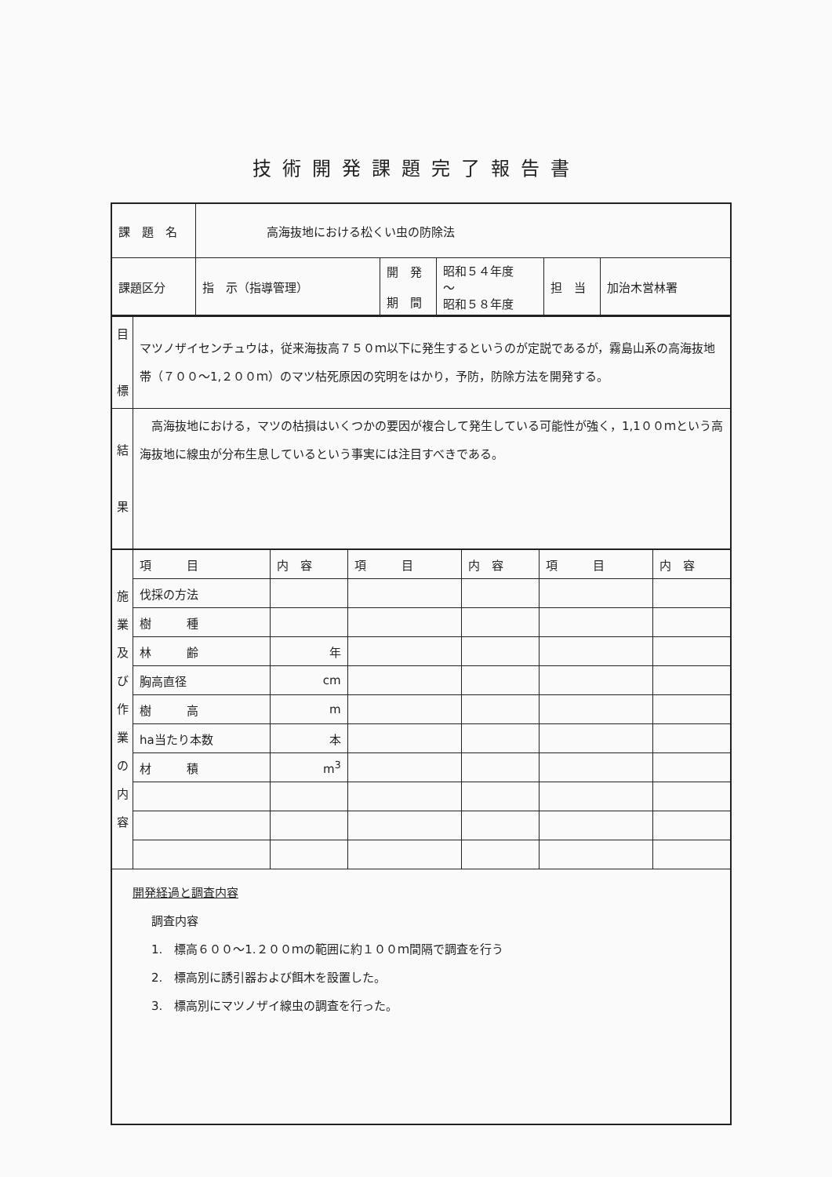技術開発課題完了報告書
| 課 題 名 | 高海抜地における松くい虫の防除法 | | | | |
| 課題区分 | 指 示（指導管理） | 開 発 期 間 | 昭和５４年度 〜 昭和５８年度 | 担 当 | 加治木営林署 |
| 目 標 | マツノザイセンチュウは，従来海抜高７５０ｍ以下に発生するというのが定説であるが，霧島山系の高海抜地帯（７００〜1,２００ｍ）のマツ枯死原因の究明をはかり，予防，防除方法を開発する。 |
| 結 果 | 高海抜地における，マツの枯損はいくつかの要因が複合して発生している可能性が強く，1,1００ｍという高海抜地に線虫が分布生息しているという事実には注目すべきである。 |
| 施 業 及 び 作 業 の 内 容 | 項 目 | 内 容 | 項 目 | 内 容 | 項 目 | 内 容 |
| | 伐採の方法 | | | | | |
| | 樹 種 | | | | | |
| | 林 齢 | 年 | | | | |
| | 胸高直径 | cm | | | | |
| | 樹 高 | m | | | | |
| | ha当たり本数 | 本 | | | | |
| | 材 積 | m<sup>3</sup> | | | | |
開発経過と調査内容
　　調査内容
　　1.　標高６００〜1.２００ｍの範囲に約１００ｍ間隔で調査を行う
　　2.　標高別に誘引器および餌木を設置した。
　　3.　標高別にマツノザイ線虫の調査を行った。